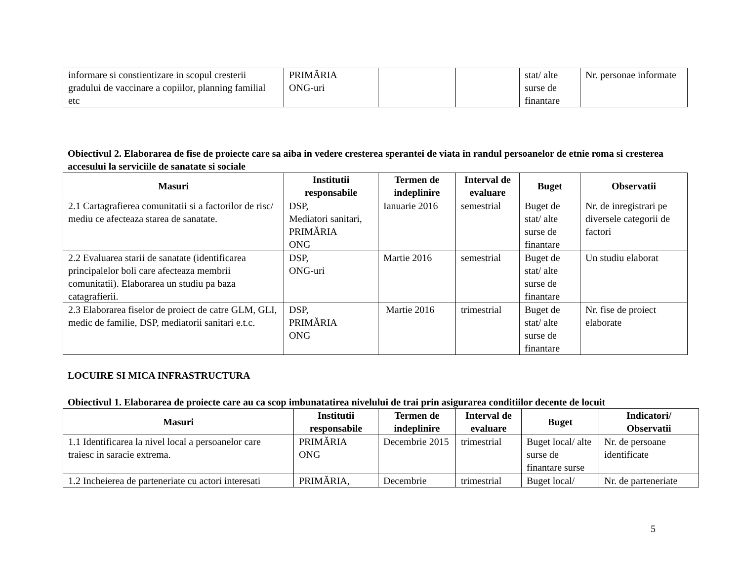| informare si constientizare in scopul cresterii gradului de vaccinare a copiilor, planning familial etc | PRIMĂRIA ONG-uri | | | stat/ alte surse de finantare | Nr. personae informate |
Obiectivul 2. Elaborarea de fise de proiecte care sa aiba in vedere cresterea sperantei de viata in randul persoanelor de etnie roma si cresterea accesului la serviciile de sanatate si sociale
| Masuri | Institutii responsabile | Termen de indeplinire | Interval de evaluare | Buget | Observatii |
| --- | --- | --- | --- | --- | --- |
| 2.1 Cartagrafierea comunitatii si a factorilor de risc/ mediu ce afecteaza starea de sanatate. | DSP, Mediatori sanitari, PRIMĂRIA ONG | Ianuarie 2016 | semestrial | Buget de stat/ alte surse de finantare | Nr. de inregistrari pe diversele categorii de factori |
| 2.2 Evaluarea starii de sanatate (identificarea principalelor boli care afecteaza membrii comunitatii). Elaborarea un studiu pa baza catagrafierii. | DSP, ONG-uri | Martie 2016 | semestrial | Buget de stat/ alte surse de finantare | Un studiu elaborat |
| 2.3 Elaborarea fiselor de proiect de catre GLM, GLI, medic de familie, DSP, mediatorii sanitari e.t.c. | DSP, PRIMĂRIA ONG | Martie 2016 | trimestrial | Buget de stat/ alte surse de finantare | Nr. fise de proiect elaborate |
LOCUIRE SI MICA INFRASTRUCTURA
Obiectivul 1. Elaborarea de proiecte care au ca scop imbunatatirea nivelului de trai prin asigurarea conditiilor decente de locuit
| Masuri | Institutii responsabile | Termen de indeplinire | Interval de evaluare | Buget | Indicatori/ Observatii |
| --- | --- | --- | --- | --- | --- |
| 1.1 Identificarea la nivel local a persoanelor care traiesc in saracie extrema. | PRIMĂRIA ONG | Decembrie 2015 | trimestrial | Buget local/ alte surse de finantare surse | Nr. de persoane identificate |
| 1.2 Incheierea de parteneriate cu actori interesati | PRIMĂRIA, | Decembrie | trimestrial | Buget local/ | Nr. de parteneriate |
5